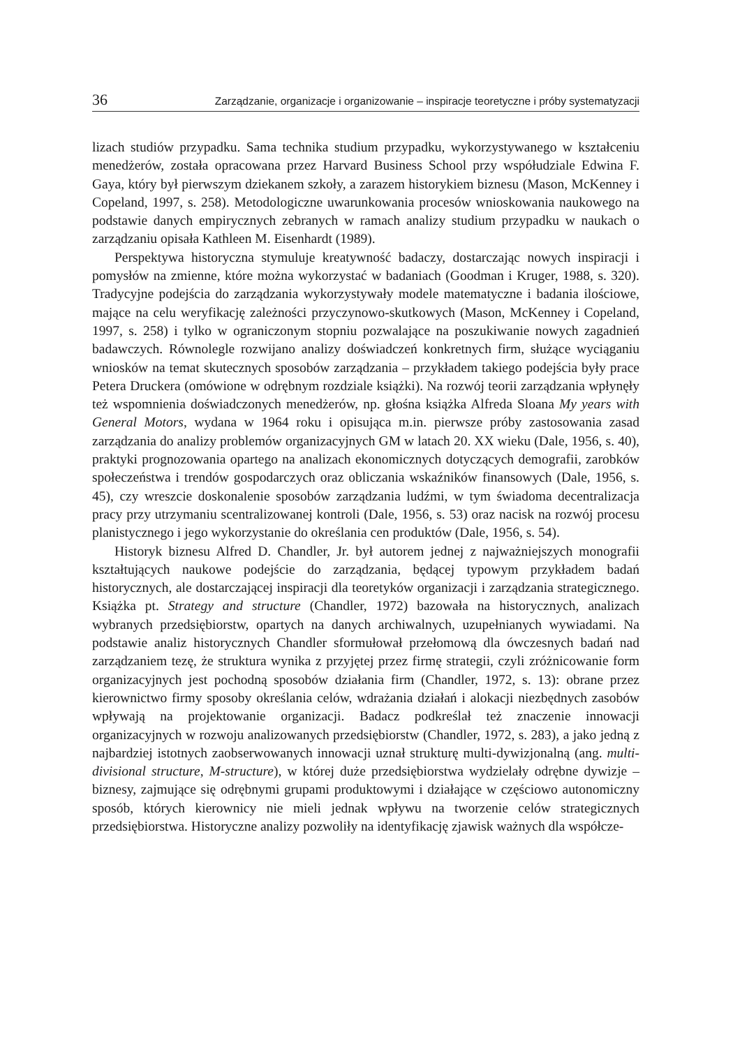36 Zarządzanie, organizacje i organizowanie – inspiracje teoretyczne i próby systematyzacji
lizach studiów przypadku. Sama technika studium przypadku, wykorzystywanego w kształceniu menedżerów, została opracowana przez Harvard Business School przy współudziale Edwina F. Gaya, który był pierwszym dziekanem szkoły, a zarazem historykiem biznesu (Mason, McKenney i Copeland, 1997, s. 258). Metodologiczne uwarunkowania procesów wnioskowania naukowego na podstawie danych empirycznych zebranych w ramach analizy studium przypadku w naukach o zarządzaniu opisała Kathleen M. Eisenhardt (1989).
Perspektywa historyczna stymuluje kreatywność badaczy, dostarczając nowych inspiracji i pomysłów na zmienne, które można wykorzystać w badaniach (Goodman i Kruger, 1988, s. 320). Tradycyjne podejścia do zarządzania wykorzystywały modele matematyczne i badania ilościowe, mające na celu weryfikację zależności przyczynowo-skutkowych (Mason, McKenney i Copeland, 1997, s. 258) i tylko w ograniczonym stopniu pozwalające na poszukiwanie nowych zagadnień badawczych. Równolegle rozwijano analizy doświadczeń konkretnych firm, służące wyciąganiu wniosków na temat skutecznych sposobów zarządzania – przykładem takiego podejścia były prace Petera Druckera (omówione w odrębnym rozdziale książki). Na rozwój teorii zarządzania wpłynęły też wspomnienia doświadczonych menedżerów, np. głośna książka Alfreda Sloana My years with General Motors, wydana w 1964 roku i opisująca m.in. pierwsze próby zastosowania zasad zarządzania do analizy problemów organizacyjnych GM w latach 20. XX wieku (Dale, 1956, s. 40), praktyki prognozowania opartego na analizach ekonomicznych dotyczących demografii, zarobków społeczeństwa i trendów gospodarczych oraz obliczania wskaźników finansowych (Dale, 1956, s. 45), czy wreszcie doskonalenie sposobów zarządzania ludźmi, w tym świadoma decentralizacja pracy przy utrzymaniu scentralizowanej kontroli (Dale, 1956, s. 53) oraz nacisk na rozwój procesu planistycznego i jego wykorzystanie do określania cen produktów (Dale, 1956, s. 54).
Historyk biznesu Alfred D. Chandler, Jr. był autorem jednej z najważniejszych monografii kształtujących naukowe podejście do zarządzania, będącej typowym przykładem badań historycznych, ale dostarczającej inspiracji dla teoretyków organizacji i zarządzania strategicznego. Książka pt. Strategy and structure (Chandler, 1972) bazowała na historycznych, analizach wybranych przedsiębiorstw, opartych na danych archiwalnych, uzupełnianych wywiadami. Na podstawie analiz historycznych Chandler sformułował przełomową dla ówczesnych badań nad zarządzaniem tezę, że struktura wynika z przyjętej przez firmę strategii, czyli zróżnicowanie form organizacyjnych jest pochodną sposobów działania firm (Chandler, 1972, s. 13): obrane przez kierownictwo firmy sposoby określania celów, wdrażania działań i alokacji niezbędnych zasobów wpływają na projektowanie organizacji. Badacz podkreślał też znaczenie innowacji organizacyjnych w rozwoju analizowanych przedsiębiorstw (Chandler, 1972, s. 283), a jako jedną z najbardziej istotnych zaobserwowanych innowacji uznał strukturę multi-dywizjonalną (ang. multi-divisional structure, M-structure), w której duże przedsiębiorstwa wydzielały odrębne dywizje – biznesy, zajmujące się odrębnymi grupami produktowymi i działające w częściowo autonomiczny sposób, których kierownicy nie mieli jednak wpływu na tworzenie celów strategicznych przedsiębiorstwa. Historyczne analizy pozwoliły na identyfikację zjawisk ważnych dla współcze-